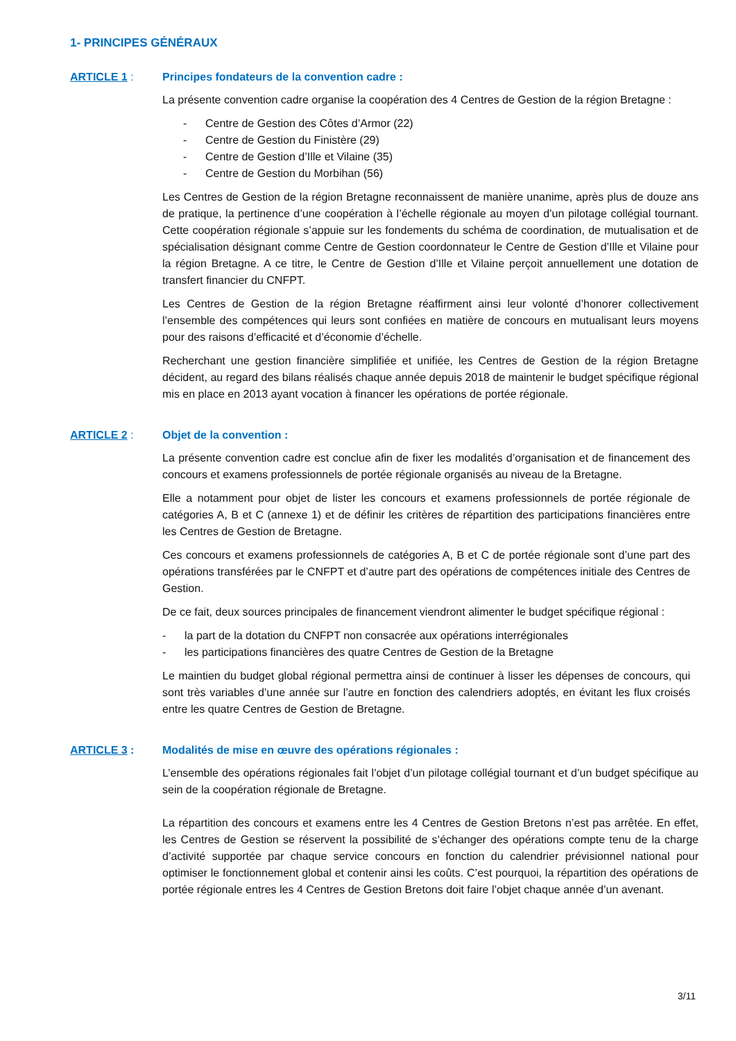1- PRINCIPES GÉNÉRAUX
ARTICLE 1 : Principes fondateurs de la convention cadre :
La présente convention cadre organise la coopération des 4 Centres de Gestion de la région Bretagne :
- Centre de Gestion des Côtes d’Armor (22)
- Centre de Gestion du Finistère (29)
- Centre de Gestion d’Ille et Vilaine (35)
- Centre de Gestion du Morbihan (56)
Les Centres de Gestion de la région Bretagne reconnaissent de manière unanime, après plus de douze ans de pratique, la pertinence d’une coopération à l’échelle régionale au moyen d’un pilotage collégial tournant. Cette coopération régionale s’appuie sur les fondements du schéma de coordination, de mutualisation et de spécialisation désignant comme Centre de Gestion coordonnateur le Centre de Gestion d’Ille et Vilaine pour la région Bretagne. A ce titre, le Centre de Gestion d’Ille et Vilaine perçoit annuellement une dotation de transfert financier du CNFPT.
Les Centres de Gestion de la région Bretagne réaffirment ainsi leur volonté d’honorer collectivement l’ensemble des compétences qui leurs sont confiées en matière de concours en mutualisant leurs moyens pour des raisons d’efficacité et d’économie d’échelle.
Recherchant une gestion financière simplifiée et unifiée, les Centres de Gestion de la région Bretagne décident, au regard des bilans réalisés chaque année depuis 2018 de maintenir le budget spécifique régional mis en place en 2013 ayant vocation à financer les opérations de portée régionale.
ARTICLE 2 : Objet de la convention :
La présente convention cadre est conclue afin de fixer les modalités d’organisation et de financement des concours et examens professionnels de portée régionale organisés au niveau de la Bretagne.
Elle a notamment pour objet de lister les concours et examens professionnels de portée régionale de catégories A, B et C (annexe 1) et de définir les critères de répartition des participations financières entre les Centres de Gestion de Bretagne.
Ces concours et examens professionnels de catégories A, B et C de portée régionale sont d’une part des opérations transférées par le CNFPT et d’autre part des opérations de compétences initiale des Centres de Gestion.
De ce fait, deux sources principales de financement viendront alimenter le budget spécifique régional :
- la part de la dotation du CNFPT non consacrée aux opérations interrégionales
- les participations financières des quatre Centres de Gestion de la Bretagne
Le maintien du budget global régional permettra ainsi de continuer à lisser les dépenses de concours, qui sont très variables d’une année sur l’autre en fonction des calendriers adoptés, en évitant les flux croisés entre les quatre Centres de Gestion de Bretagne.
ARTICLE 3 : Modalités de mise en œuvre des opérations régionales :
L’ensemble des opérations régionales fait l’objet d’un pilotage collégial tournant et d’un budget spécifique au sein de la coopération régionale de Bretagne.
La répartition des concours et examens entre les 4 Centres de Gestion Bretons n’est pas arrêtée. En effet, les Centres de Gestion se réservent la possibilité de s’échanger des opérations compte tenu de la charge d’activité supportée par chaque service concours en fonction du calendrier prévisionnel national pour optimiser le fonctionnement global et contenir ainsi les coûts. C’est pourquoi, la répartition des opérations de portée régionale entres les 4 Centres de Gestion Bretons doit faire l’objet chaque année d’un avenant.
3/11